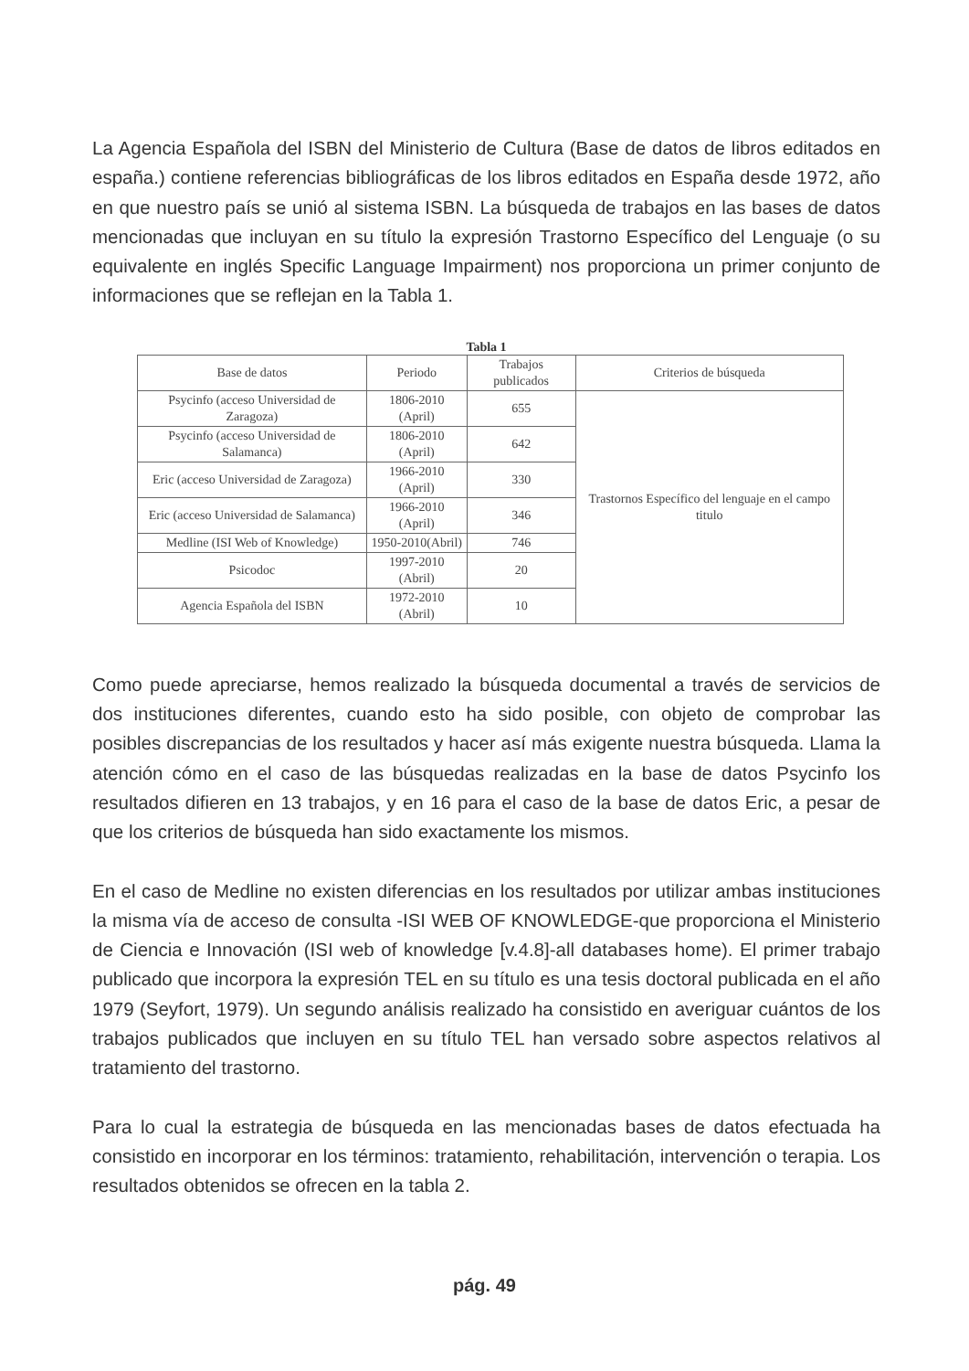La Agencia Española del ISBN del Ministerio de Cultura (Base de datos de libros editados en españa.) contiene referencias bibliográficas de los libros editados en España desde 1972, año en que nuestro país se unió al sistema ISBN. La búsqueda de trabajos en las bases de datos mencionadas que incluyan en su título la expresión Trastorno Específico del Lenguaje (o su equivalente en inglés Specific Language Impairment) nos proporciona un primer conjunto de informaciones que se reflejan en la Tabla 1.
Tabla 1
| Base de datos | Periodo | Trabajos publicados | Criterios de búsqueda |
| --- | --- | --- | --- |
| Psycinfo (acceso Universidad de Zaragoza) | 1806-2010 (April) | 655 | Trastornos Específico del lenguaje en el campo titulo |
| Psycinfo (acceso Universidad de Salamanca) | 1806-2010 (April) | 642 | |
| Eric (acceso Universidad de Zaragoza) | 1966-2010 (April) | 330 | |
| Eric (acceso Universidad de Salamanca) | 1966-2010 (April) | 346 | |
| Medline (ISI Web of Knowledge) | 1950-2010(Abril) | 746 | |
| Psicodoc | 1997-2010 (Abril) | 20 | |
| Agencia Española del ISBN | 1972-2010 (Abril) | 10 | |
Como puede apreciarse, hemos realizado la búsqueda documental a través de servicios de dos instituciones diferentes, cuando esto ha sido posible, con objeto de comprobar las posibles discrepancias de los resultados y hacer así más exigente nuestra búsqueda. Llama la atención cómo en el caso de las búsquedas realizadas en la base de datos Psycinfo los resultados difieren en 13 trabajos, y en 16 para el caso de la base de datos Eric, a pesar de que los criterios de búsqueda han sido exactamente los mismos.
En el caso de Medline no existen diferencias en los resultados por utilizar ambas instituciones la misma vía de acceso de consulta -ISI WEB OF KNOWLEDGE-que proporciona el Ministerio de Ciencia e Innovación (ISI web of knowledge [v.4.8]-all databases home). El primer trabajo publicado que incorpora la expresión TEL en su título es una tesis doctoral publicada en el año 1979 (Seyfort, 1979). Un segundo análisis realizado ha consistido en averiguar cuántos de los trabajos publicados que incluyen en su título TEL han versado sobre aspectos relativos al tratamiento del trastorno.
Para lo cual la estrategia de búsqueda en las mencionadas bases de datos efectuada ha consistido en incorporar en los términos: tratamiento, rehabilitación, intervención o terapia. Los resultados obtenidos se ofrecen en la tabla 2.
pág. 49